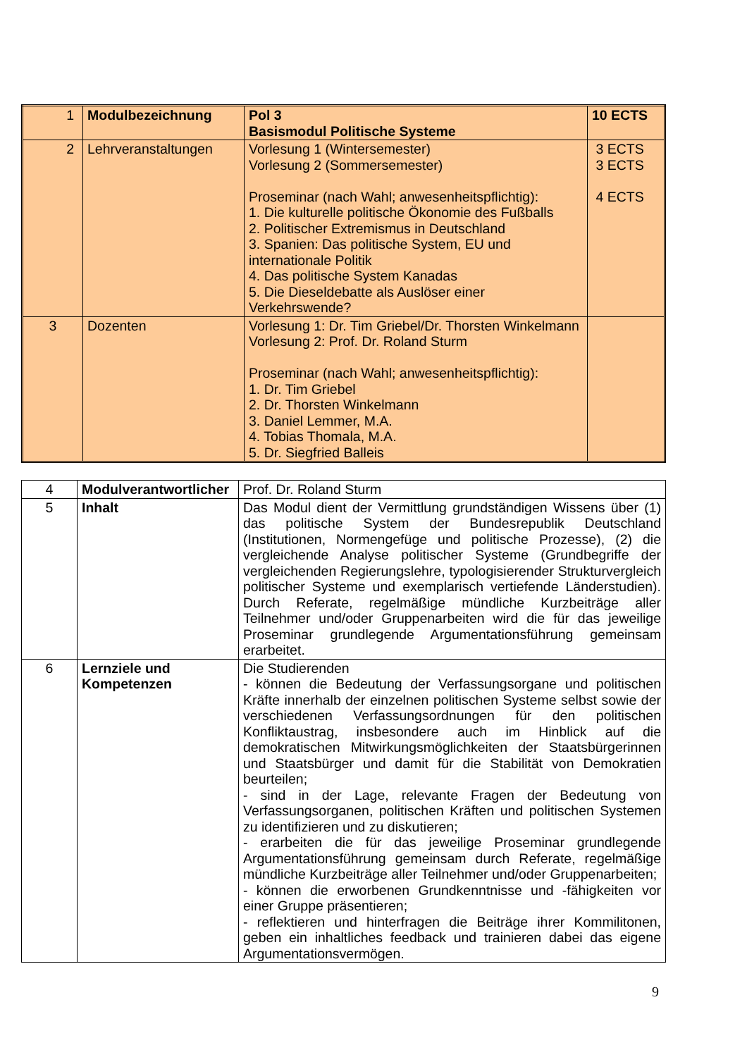| 1 | Modulbezeichnung | Pol 3 Basismodul Politische Systeme | 10 ECTS |
| 2 | Lehrveranstaltungen | Vorlesung 1 (Wintersemester) Vorlesung 2 (Sommersemester) Proseminar (nach Wahl; anwesenheitspflichtig): 1. Die kulturelle politische Ökonomie des Fußballs 2. Politischer Extremismus in Deutschland 3. Spanien: Das politische System, EU und internationale Politik 4. Das politische System Kanadas 5. Die Dieseldebatte als Auslöser einer Verkehrswende? | 3 ECTS 3 ECTS 4 ECTS |
| 3 | Dozenten | Vorlesung 1: Dr. Tim Griebel/Dr. Thorsten Winkelmann Vorlesung 2: Prof. Dr. Roland Sturm Proseminar (nach Wahl; anwesenheitspflichtig): 1. Dr. Tim Griebel 2. Dr. Thorsten Winkelmann 3. Daniel Lemmer, M.A. 4. Tobias Thomala, M.A. 5. Dr. Siegfried Balleis | |
| 4 | Modulverantwortlicher | Prof. Dr. Roland Sturm |
| 5 | Inhalt | Das Modul dient der Vermittlung grundständigen Wissens über (1) das politische System der Bundesrepublik Deutschland (Institutionen, Normengefüge und politische Prozesse), (2) die vergleichende Analyse politischer Systeme (Grundbegriffe der vergleichenden Regierungslehre, typologisierender Strukturvergleich politischer Systeme und exemplarisch vertiefende Länderstudien). Durch Referate, regelmäßige mündliche Kurzbeiträge aller Teilnehmer und/oder Gruppenarbeiten wird die für das jeweilige Proseminar grundlegende Argumentationsführung gemeinsam erarbeitet. |
| 6 | Lernziele und Kompetenzen | Die Studierenden - können die Bedeutung der Verfassungsorgane und politischen Kräfte innerhalb der einzelnen politischen Systeme selbst sowie der verschiedenen Verfassungsordnungen für den politischen Konfliktaustrag, insbesondere auch im Hinblick auf die demokratischen Mitwirkungsmöglichkeiten der Staatsbürgerinnen und Staatsbürger und damit für die Stabilität von Demokratien beurteilen; - sind in der Lage, relevante Fragen der Bedeutung von Verfassungsorganen, politischen Kräften und politischen Systemen zu identifizieren und zu diskutieren; - erarbeiten die für das jeweilige Proseminar grundlegende Argumentationsführung gemeinsam durch Referate, regelmäßige mündliche Kurzbeiträge aller Teilnehmer und/oder Gruppenarbeiten; - können die erworbenen Grundkenntnisse und -fähigkeiten vor einer Gruppe präsentieren; - reflektieren und hinterfragen die Beiträge ihrer Kommilitonen, geben ein inhaltliches feedback und trainieren dabei das eigene Argumentationsvermögen. |
9